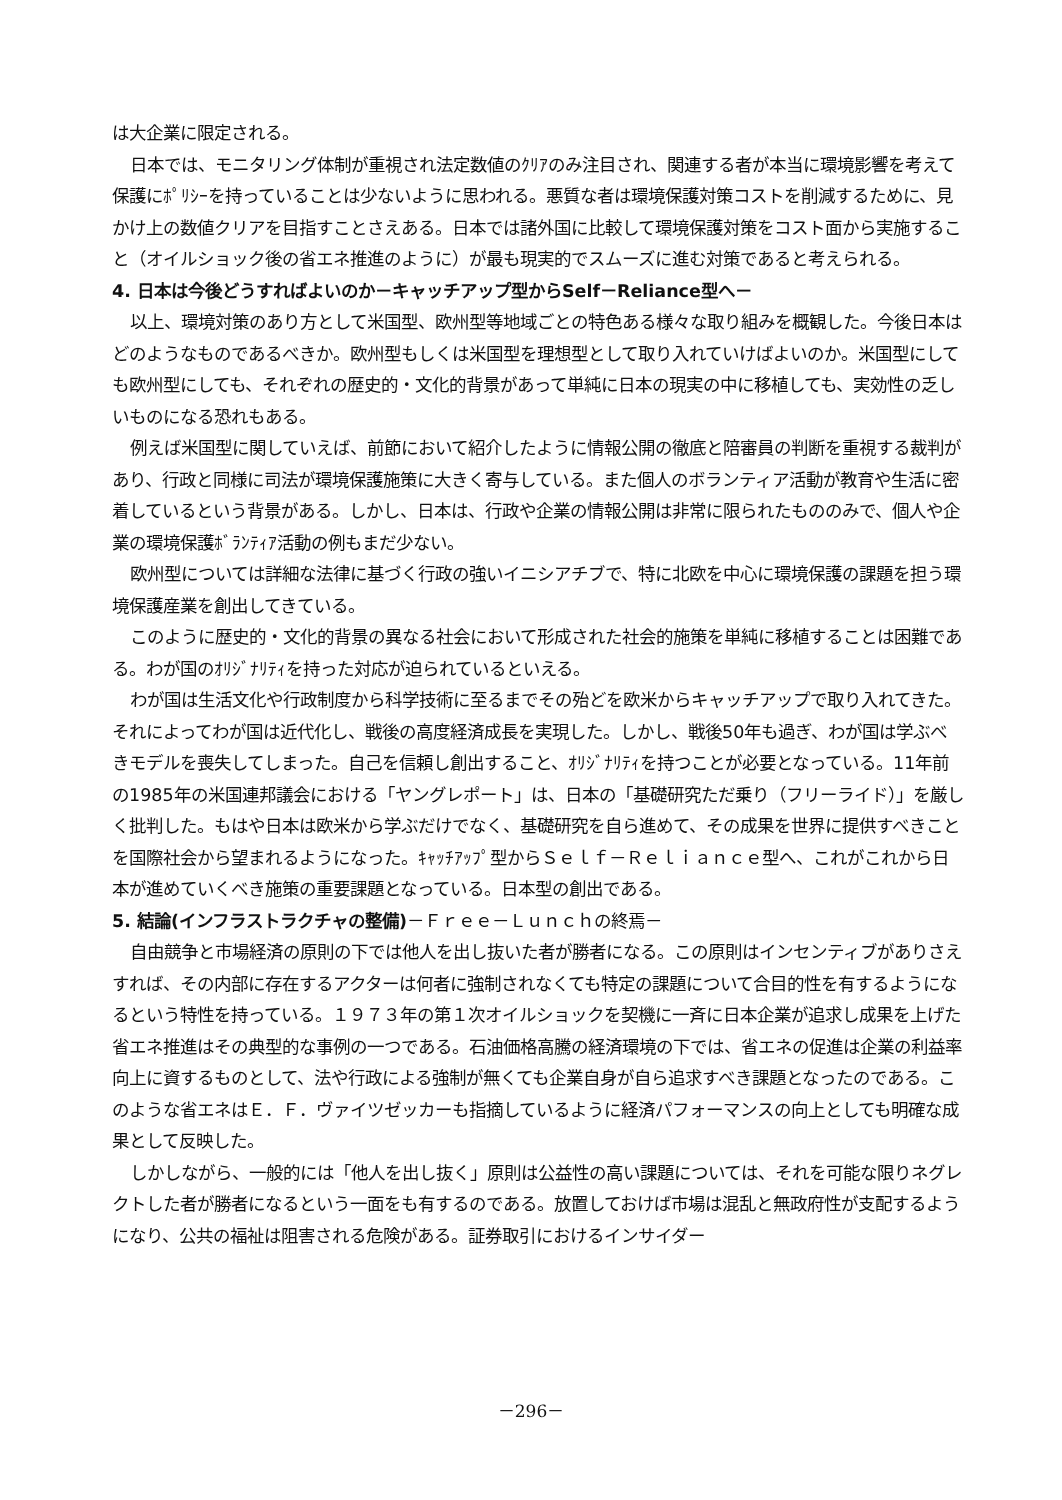は大企業に限定される。
日本では、モニタリング体制が重視され法定数値のｸﾘｱのみ注目され、関連する者が本当に環境影響を考えて保護にﾎﾟﾘｼｰを持っていることは少ないように思われる。悪質な者は環境保護対策コストを削減するために、見かけ上の数値クリアを目指すことさえある。日本では諸外国に比較して環境保護対策をコスト面から実施すること（オイルショック後の省エネ推進のように）が最も現実的でスムーズに進む対策であると考えられる。
4. 日本は今後どうすればよいのか－キャッチアップ型からSelf－Reliance型へ－
以上、環境対策のあり方として米国型、欧州型等地域ごとの特色ある様々な取り組みを概観した。今後日本はどのようなものであるべきか。欧州型もしくは米国型を理想型として取り入れていけばよいのか。米国型にしても欧州型にしても、それぞれの歴史的・文化的背景があって単純に日本の現実の中に移植しても、実効性の乏しいものになる恐れもある。
例えば米国型に関していえば、前節において紹介したように情報公開の徹底と陪審員の判断を重視する裁判があり、行政と同様に司法が環境保護施策に大きく寄与している。また個人のボランティア活動が教育や生活に密着しているという背景がある。しかし、日本は、行政や企業の情報公開は非常に限られたもののみで、個人や企業の環境保護ﾎﾞﾗﾝﾃｨｱ活動の例もまだ少ない。
欧州型については詳細な法律に基づく行政の強いイニシアチブで、特に北欧を中心に環境保護の課題を担う環境保護産業を創出してきている。
このように歴史的・文化的背景の異なる社会において形成された社会的施策を単純に移植することは困難である。わが国のｵﾘｼﾞﾅﾘﾃｨを持った対応が迫られているといえる。
わが国は生活文化や行政制度から科学技術に至るまでその殆どを欧米からキャッチアップで取り入れてきた。それによってわが国は近代化し、戦後の高度経済成長を実現した。しかし、戦後50年も過ぎ、わが国は学ぶべきモデルを喪失してしまった。自己を信頼し創出すること、ｵﾘｼﾞﾅﾘﾃｨを持つことが必要となっている。11年前の1985年の米国連邦議会における「ヤングレポート」は、日本の「基礎研究ただ乗り（フリーライド）」を厳しく批判した。もはや日本は欧米から学ぶだけでなく、基礎研究を自ら進めて、その成果を世界に提供すべきことを国際社会から望まれるようになった。ｷｬｯﾁｱｯﾌﾟ型からＳｅｌｆ－Ｒｅｌｉａｎｃｅ型へ、これがこれから日本が進めていくべき施策の重要課題となっている。日本型の創出である。
5. 結論(インフラストラクチャの整備)－Ｆｒｅｅ－Ｌｕｎｃｈの終焉－
自由競争と市場経済の原則の下では他人を出し抜いた者が勝者になる。この原則はインセンティブがありさえすれば、その内部に存在するアクターは何者に強制されなくても特定の課題について合目的性を有するようになるという特性を持っている。１９７３年の第１次オイルショックを契機に一斉に日本企業が追求し成果を上げた省エネ推進はその典型的な事例の一つである。石油価格高騰の経済環境の下では、省エネの促進は企業の利益率向上に資するものとして、法や行政による強制が無くても企業自身が自ら追求すべき課題となったのである。このような省エネはＥ．Ｆ．ヴァイツゼッカーも指摘しているように経済パフォーマンスの向上としても明確な成果として反映した。
しかしながら、一般的には「他人を出し抜く」原則は公益性の高い課題については、それを可能な限りネグレクトした者が勝者になるという一面をも有するのである。放置しておけば市場は混乱と無政府性が支配するようになり、公共の福祉は阻害される危険がある。証券取引におけるインサイダー
－296－